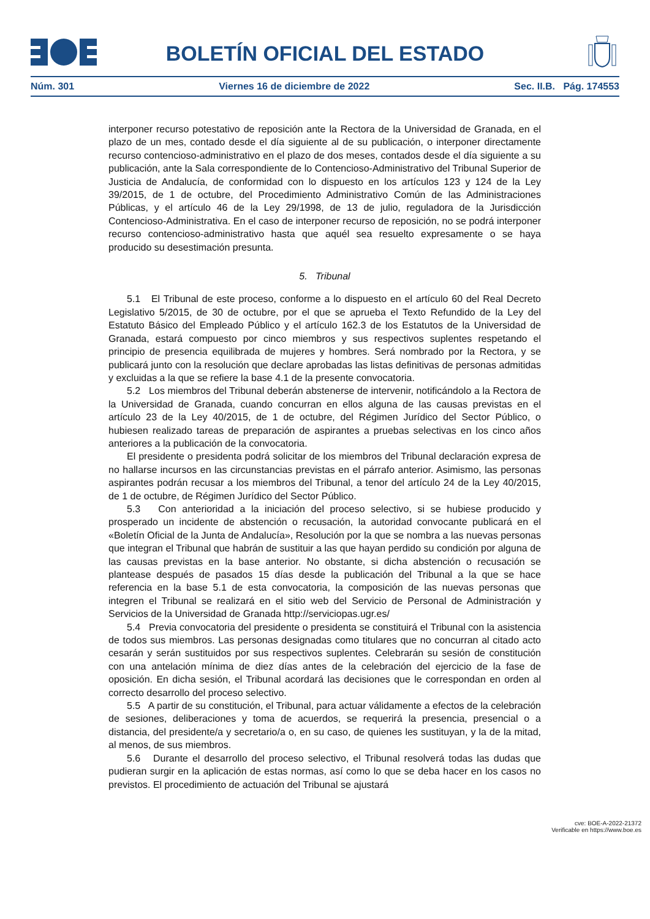BOLETÍN OFICIAL DEL ESTADO
Núm. 301 Viernes 16 de diciembre de 2022 Sec. II.B. Pág. 174553
interponer recurso potestativo de reposición ante la Rectora de la Universidad de Granada, en el plazo de un mes, contado desde el día siguiente al de su publicación, o interponer directamente recurso contencioso-administrativo en el plazo de dos meses, contados desde el día siguiente a su publicación, ante la Sala correspondiente de lo Contencioso-Administrativo del Tribunal Superior de Justicia de Andalucía, de conformidad con lo dispuesto en los artículos 123 y 124 de la Ley 39/2015, de 1 de octubre, del Procedimiento Administrativo Común de las Administraciones Públicas, y el artículo 46 de la Ley 29/1998, de 13 de julio, reguladora de la Jurisdicción Contencioso-Administrativa. En el caso de interponer recurso de reposición, no se podrá interponer recurso contencioso-administrativo hasta que aquél sea resuelto expresamente o se haya producido su desestimación presunta.
5. Tribunal
5.1 El Tribunal de este proceso, conforme a lo dispuesto en el artículo 60 del Real Decreto Legislativo 5/2015, de 30 de octubre, por el que se aprueba el Texto Refundido de la Ley del Estatuto Básico del Empleado Público y el artículo 162.3 de los Estatutos de la Universidad de Granada, estará compuesto por cinco miembros y sus respectivos suplentes respetando el principio de presencia equilibrada de mujeres y hombres. Será nombrado por la Rectora, y se publicará junto con la resolución que declare aprobadas las listas definitivas de personas admitidas y excluidas a la que se refiere la base 4.1 de la presente convocatoria.
5.2 Los miembros del Tribunal deberán abstenerse de intervenir, notificándolo a la Rectora de la Universidad de Granada, cuando concurran en ellos alguna de las causas previstas en el artículo 23 de la Ley 40/2015, de 1 de octubre, del Régimen Jurídico del Sector Público, o hubiesen realizado tareas de preparación de aspirantes a pruebas selectivas en los cinco años anteriores a la publicación de la convocatoria.
El presidente o presidenta podrá solicitar de los miembros del Tribunal declaración expresa de no hallarse incursos en las circunstancias previstas en el párrafo anterior. Asimismo, las personas aspirantes podrán recusar a los miembros del Tribunal, a tenor del artículo 24 de la Ley 40/2015, de 1 de octubre, de Régimen Jurídico del Sector Público.
5.3 Con anterioridad a la iniciación del proceso selectivo, si se hubiese producido y prosperado un incidente de abstención o recusación, la autoridad convocante publicará en el «Boletín Oficial de la Junta de Andalucía», Resolución por la que se nombra a las nuevas personas que integran el Tribunal que habrán de sustituir a las que hayan perdido su condición por alguna de las causas previstas en la base anterior. No obstante, si dicha abstención o recusación se plantease después de pasados 15 días desde la publicación del Tribunal a la que se hace referencia en la base 5.1 de esta convocatoria, la composición de las nuevas personas que integren el Tribunal se realizará en el sitio web del Servicio de Personal de Administración y Servicios de la Universidad de Granada http://serviciopas.ugr.es/
5.4 Previa convocatoria del presidente o presidenta se constituirá el Tribunal con la asistencia de todos sus miembros. Las personas designadas como titulares que no concurran al citado acto cesarán y serán sustituidos por sus respectivos suplentes. Celebrarán su sesión de constitución con una antelación mínima de diez días antes de la celebración del ejercicio de la fase de oposición. En dicha sesión, el Tribunal acordará las decisiones que le correspondan en orden al correcto desarrollo del proceso selectivo.
5.5 A partir de su constitución, el Tribunal, para actuar válidamente a efectos de la celebración de sesiones, deliberaciones y toma de acuerdos, se requerirá la presencia, presencial o a distancia, del presidente/a y secretario/a o, en su caso, de quienes les sustituyan, y la de la mitad, al menos, de sus miembros.
5.6 Durante el desarrollo del proceso selectivo, el Tribunal resolverá todas las dudas que pudieran surgir en la aplicación de estas normas, así como lo que se deba hacer en los casos no previstos. El procedimiento de actuación del Tribunal se ajustará
cve: BOE-A-2022-21372
Verificable en https://www.boe.es